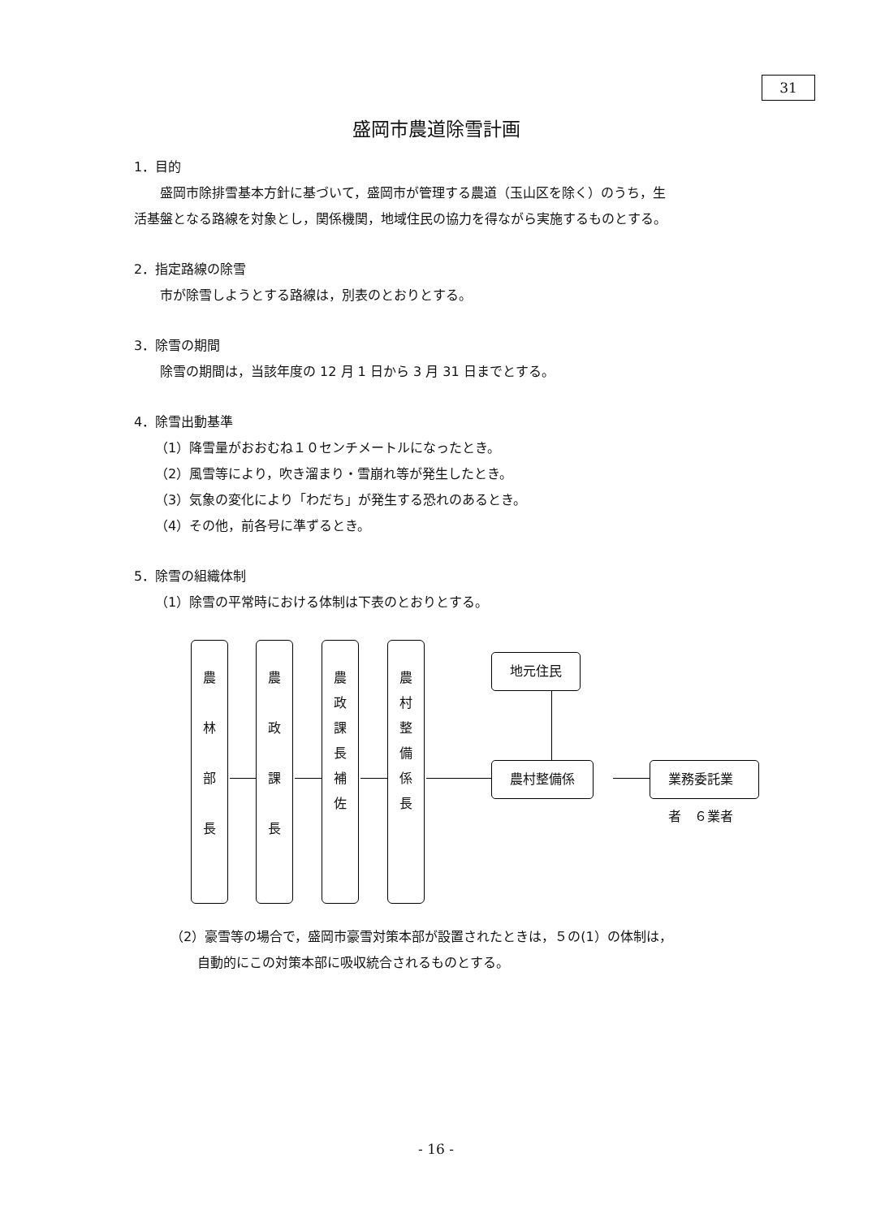31
盛岡市農道除雪計画
1．目的
盛岡市除排雪基本方針に基づいて，盛岡市が管理する農道（玉山区を除く）のうち，生
活基盤となる路線を対象とし，関係機関，地域住民の協力を得ながら実施するものとする。
2．指定路線の除雪
市が除雪しようとする路線は，別表のとおりとする。
3．除雪の期間
除雪の期間は，当該年度の 12 月 1 日から 3 月 31 日までとする。
4．除雪出動基準
（1）降雪量がおおむね１０センチメートルになったとき。
（2）風雪等により，吹き溜まり・雪崩れ等が発生したとき。
（3）気象の変化により「わだち」が発生する恐れのあるとき。
（4）その他，前各号に準ずるとき。
5．除雪の組織体制
（1）除雪の平常時における体制は下表のとおりとする。
農
林
部
長
農
政
課
長
農
政
課
長
補
佐
農
村
整
備
係
長
地元住民
農村整備係 業務委託業者　６業者
（2）豪雪等の場合で，盛岡市豪雪対策本部が設置されたときは，５の(1）の体制は，
自動的にこの対策本部に吸収統合されるものとする。
- 16 -